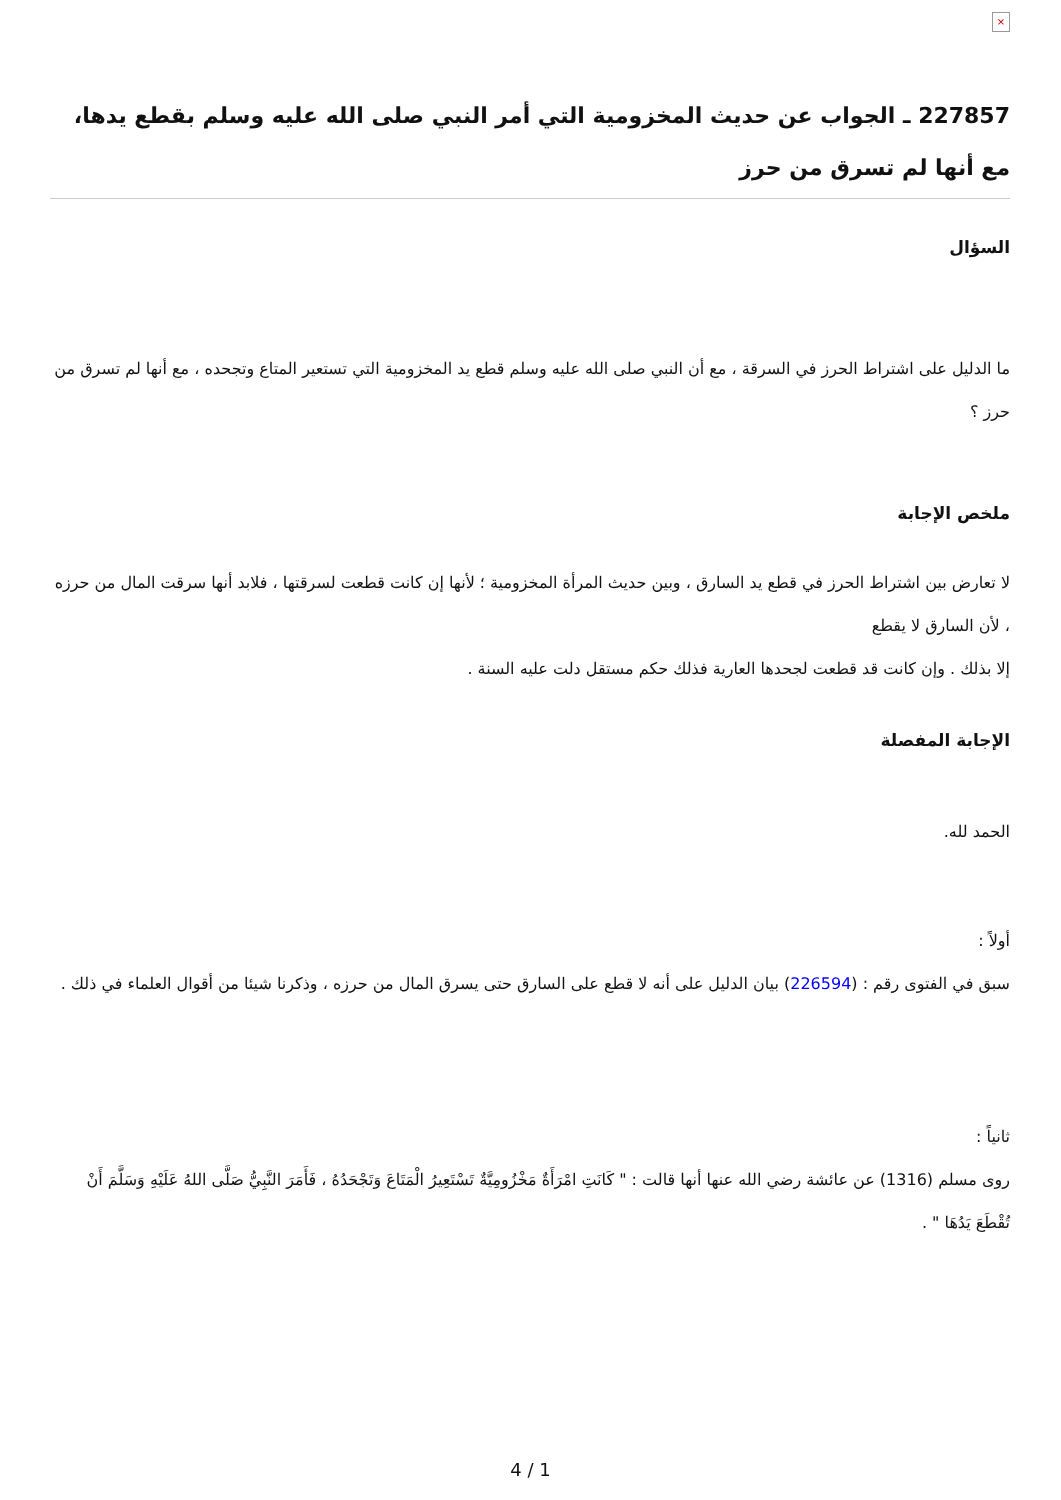×
227857 ـ الجواب عن حديث المخزومية التي أمر النبي صلى الله عليه وسلم بقطع يدها، مع أنها لم تسرق من حرز
السؤال
ما الدليل على اشتراط الحرز في السرقة ، مع أن النبي صلى الله عليه وسلم قطع يد المخزومية التي تستعير المتاع وتجحده ، مع أنها لم تسرق من حرز ؟
ملخص الإجابة
لا تعارض بين اشتراط الحرز في قطع يد السارق ، وبين حديث المرأة المخزومية ؛ لأنها إن كانت قطعت لسرقتها ، فلابد أنها سرقت المال من حرزه ، لأن السارق لا يقطع
إلا بذلك . وإن كانت قد قطعت لجحدها العارية فذلك حكم مستقل دلت عليه السنة .
الإجابة المفصلة
الحمد لله.
أولاً :
سبق في الفتوى رقم : (226594) بيان الدليل على أنه لا قطع على السارق حتى يسرق المال من حرزه ، وذكرنا شيئا من أقوال العلماء في ذلك .
ثانياً :
روى مسلم (1316) عن عائشة رضي الله عنها أنها قالت : " كَانَتِ امْرَأَةٌ مَخْزُومِيَّةٌ تَسْتَعِيرُ الْمَتَاعَ وَتَجْحَدُهُ ، فَأَمَرَ النَّبِيُّ صَلَّى اللهُ عَلَيْهِ وَسَلَّمَ أَنْ تُقْطَعَ يَدُهَا " .
4 / 1